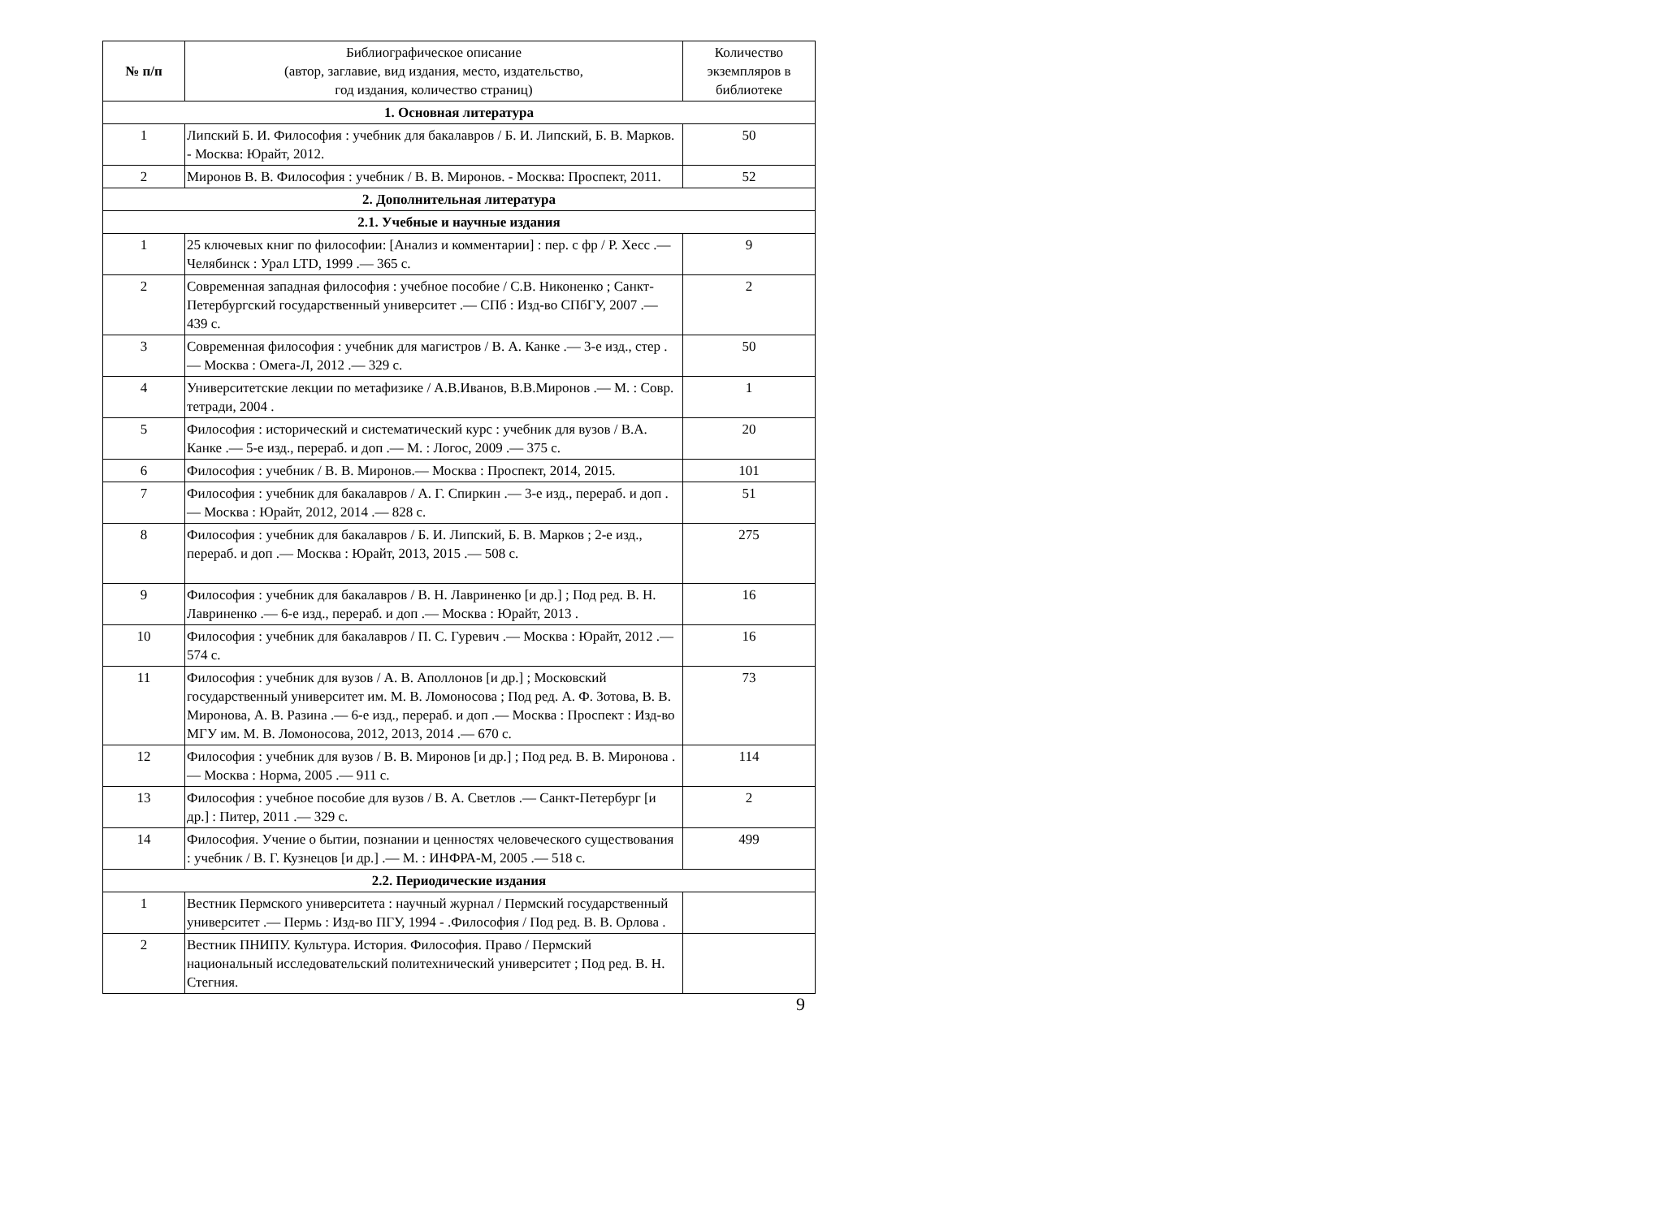| № п/п | Библиографическое описание (автор, заглавие, вид издания, место, издательство, год издания, количество страниц) | Количество экземпляров в библиотеке |
| --- | --- | --- |
| 1. Основная литература | | |
| 1 | Липский Б. И. Философия : учебник для бакалавров / Б. И. Липский, Б. В. Марков. - Москва: Юрайт, 2012. | 50 |
| 2 | Миронов В. В. Философия : учебник / В. В. Миронов. - Москва: Проспект, 2011. | 52 |
| 2. Дополнительная литература | | |
| 2.1. Учебные и научные издания | | |
| 1 | 25 ключевых книг по философии: [Анализ и комментарии] : пер. с фр / Р. Хесс .— Челябинск : Урал LTD, 1999 .— 365 с. | 9 |
| 2 | Современная западная философия : учебное пособие / С.В. Никоненко ; Санкт-Петербургский государственный университет .— СПб : Изд-во СПбГУ, 2007 .— 439 с. | 2 |
| 3 | Современная философия : учебник для магистров / В. А. Канке .— 3-е изд., стер .— Москва : Омега-Л, 2012 .— 329 с. | 50 |
| 4 | Университетские лекции по метафизике / А.В.Иванов, В.В.Миронов .— М. : Совр. тетради, 2004 . | 1 |
| 5 | Философия : исторический и систематический курс : учебник для вузов / В.А. Канке .— 5-е изд., перераб. и доп .— М. : Логос, 2009 .— 375 с. | 20 |
| 6 | Философия : учебник / В. В. Миронов.— Москва : Проспект, 2014, 2015. | 101 |
| 7 | Философия : учебник для бакалавров / А. Г. Спиркин .— 3-е изд., перераб. и доп .— Москва : Юрайт, 2012, 2014 .— 828 с. | 51 |
| 8 | Философия : учебник для бакалавров / Б. И. Липский, Б. В. Марков ; 2-е изд., перераб. и доп .— Москва : Юрайт, 2013, 2015 .— 508 с. | 275 |
| 9 | Философия : учебник для бакалавров / В. Н. Лавриненко [и др.] ; Под ред. В. Н. Лавриненко .— 6-е изд., перераб. и доп .— Москва : Юрайт, 2013 . | 16 |
| 10 | Философия : учебник для бакалавров / П. С. Гуревич .— Москва : Юрайт, 2012 .— 574 с. | 16 |
| 11 | Философия : учебник для вузов / А. В. Аполлонов [и др.] ; Московский государственный университет им. М. В. Ломоносова ; Под ред. А. Ф. Зотова, В. В. Миронова, А. В. Разина .— 6-е изд., перераб. и доп .— Москва : Проспект : Изд-во МГУ им. М. В. Ломоносова, 2012, 2013, 2014 .— 670 с. | 73 |
| 12 | Философия : учебник для вузов / В. В. Миронов [и др.] ; Под ред. В. В. Миронова .— Москва : Норма, 2005 .— 911 с. | 114 |
| 13 | Философия : учебное пособие для вузов / В. А. Светлов .— Санкт-Петербург [и др.] : Питер, 2011 .— 329 с. | 2 |
| 14 | Философия. Учение о бытии, познании и ценностях человеческого существования : учебник / В. Г. Кузнецов [и др.] .— М. : ИНФРА-М, 2005 .— 518 с. | 499 |
| 2.2. Периодические издания | | |
| 1 | Вестник Пермского университета : научный журнал / Пермский государственный университет .— Пермь : Изд-во ПГУ, 1994 - .Философия / Под ред. В. В. Орлова . | |
| 2 | Вестник ПНИПУ. Культура. История. Философия. Право / Пермский национальный исследовательский политехнический университет ; Под ред. В. Н. Стегния. | |
9